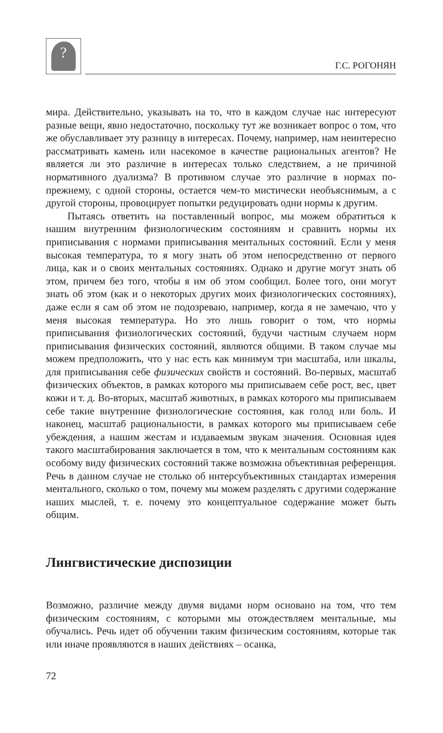?
Г.С. РОГОНЯН
мира. Действительно, указывать на то, что в каждом случае нас интересуют разные вещи, явно недостаточно, поскольку тут же возникает вопрос о том, что же обуславливает эту разницу в интересах. Почему, например, нам неинтересно рассматривать камень или насекомое в качестве рациональных агентов? Не является ли это различие в интересах только следствием, а не причиной нормативного дуализма? В противном случае это различие в нормах по-прежнему, с одной стороны, остается чем-то мистически необъяснимым, а с другой стороны, провоцирует попытки редуцировать одни нормы к другим.
Пытаясь ответить на поставленный вопрос, мы можем обратиться к нашим внутренним физиологическим состояниям и сравнить нормы их приписывания с нормами приписывания ментальных состояний. Если у меня высокая температура, то я могу знать об этом непосредственно от первого лица, как и о своих ментальных состояниях. Однако и другие могут знать об этом, причем без того, чтобы я им об этом сообщил. Более того, они могут знать об этом (как и о некоторых других моих физиологических состояниях), даже если я сам об этом не подозреваю, например, когда я не замечаю, что у меня высокая температура. Но это лишь говорит о том, что нормы приписывания физиологических состояний, будучи частным случаем норм приписывания физических состояний, являются общими. В таком случае мы можем предположить, что у нас есть как минимум три масштаба, или шкалы, для приписывания себе физических свойств и состояний. Во-первых, масштаб физических объектов, в рамках которого мы приписываем себе рост, вес, цвет кожи и т. д. Во-вторых, масштаб животных, в рамках которого мы приписываем себе такие внутренние физиологические состояния, как голод или боль. И наконец, масштаб рациональности, в рамках которого мы приписываем себе убеждения, а нашим жестам и издаваемым звукам значения. Основная идея такого масштабирования заключается в том, что к ментальным состояниям как особому виду физических состояний также возможна объективная референция. Речь в данном случае не столько об интерсубъективных стандартах измерения ментального, сколько о том, почему мы можем разделять с другими содержание наших мыслей, т. е. почему это концептуальное содержание может быть общим.
Лингвистические диспозиции
Возможно, различие между двумя видами норм основано на том, что тем физическим состояниям, с которыми мы отождествляем ментальные, мы обучались. Речь идет об обучении таким физическим состояниям, которые так или иначе проявляются в наших действиях – осанка,
72